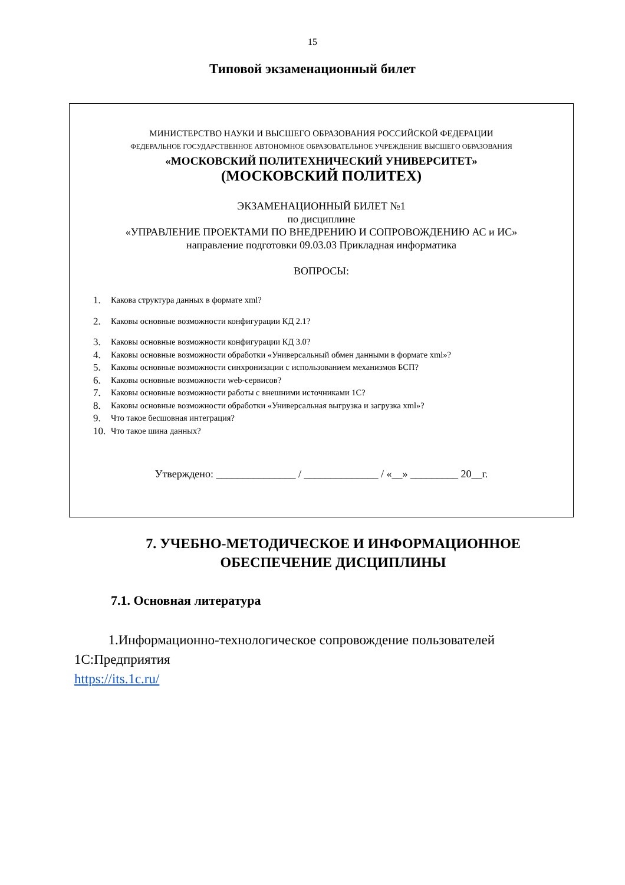15
Типовой экзаменационный билет
МИНИСТЕРСТВО НАУКИ И ВЫСШЕГО ОБРАЗОВАНИЯ РОССИЙСКОЙ ФЕДЕРАЦИИ
ФЕДЕРАЛЬНОЕ ГОСУДАРСТВЕННОЕ АВТОНОМНОЕ ОБРАЗОВАТЕЛЬНОЕ УЧРЕЖДЕНИЕ ВЫСШЕГО ОБРАЗОВАНИЯ
«МОСКОВСКИЙ ПОЛИТЕХНИЧЕСКИЙ УНИВЕРСИТЕТ»
(МОСКОВСКИЙ ПОЛИТЕХ)
ЭКЗАМЕНАЦИОННЫЙ БИЛЕТ №1
по дисциплине
«УПРАВЛЕНИЕ ПРОЕКТАМИ ПО ВНЕДРЕНИЮ И СОПРОВОЖДЕНИЮ АС и ИС»
направление подготовки 09.03.03 Прикладная информатика
ВОПРОСЫ:
1. Какова структура данных в формате xml?
2. Каковы основные возможности конфигурации КД 2.1?
3. Каковы основные возможности конфигурации КД 3.0?
4. Каковы основные возможности обработки «Универсальный обмен данными в формате xml»?
5. Каковы основные возможности синхронизации с использованием механизмов БСП?
6. Каковы основные возможности web-сервисов?
7. Каковы основные возможности работы с внешними источниками 1С?
8. Каковы основные возможности обработки «Универсальная выгрузка и загрузка xml»?
9. Что такое бесшовная интеграция?
10. Что такое шина данных?
Утверждено: _______________ / ______________ / «__» _________ 20__г.
7. УЧЕБНО-МЕТОДИЧЕСКОЕ И ИНФОРМАЦИОННОЕ
ОБЕСПЕЧЕНИЕ ДИСЦИПЛИНЫ
7.1. Основная литература
1.Информационно-технологическое сопровождение пользователей 1С:Предприятия
https://its.1c.ru/